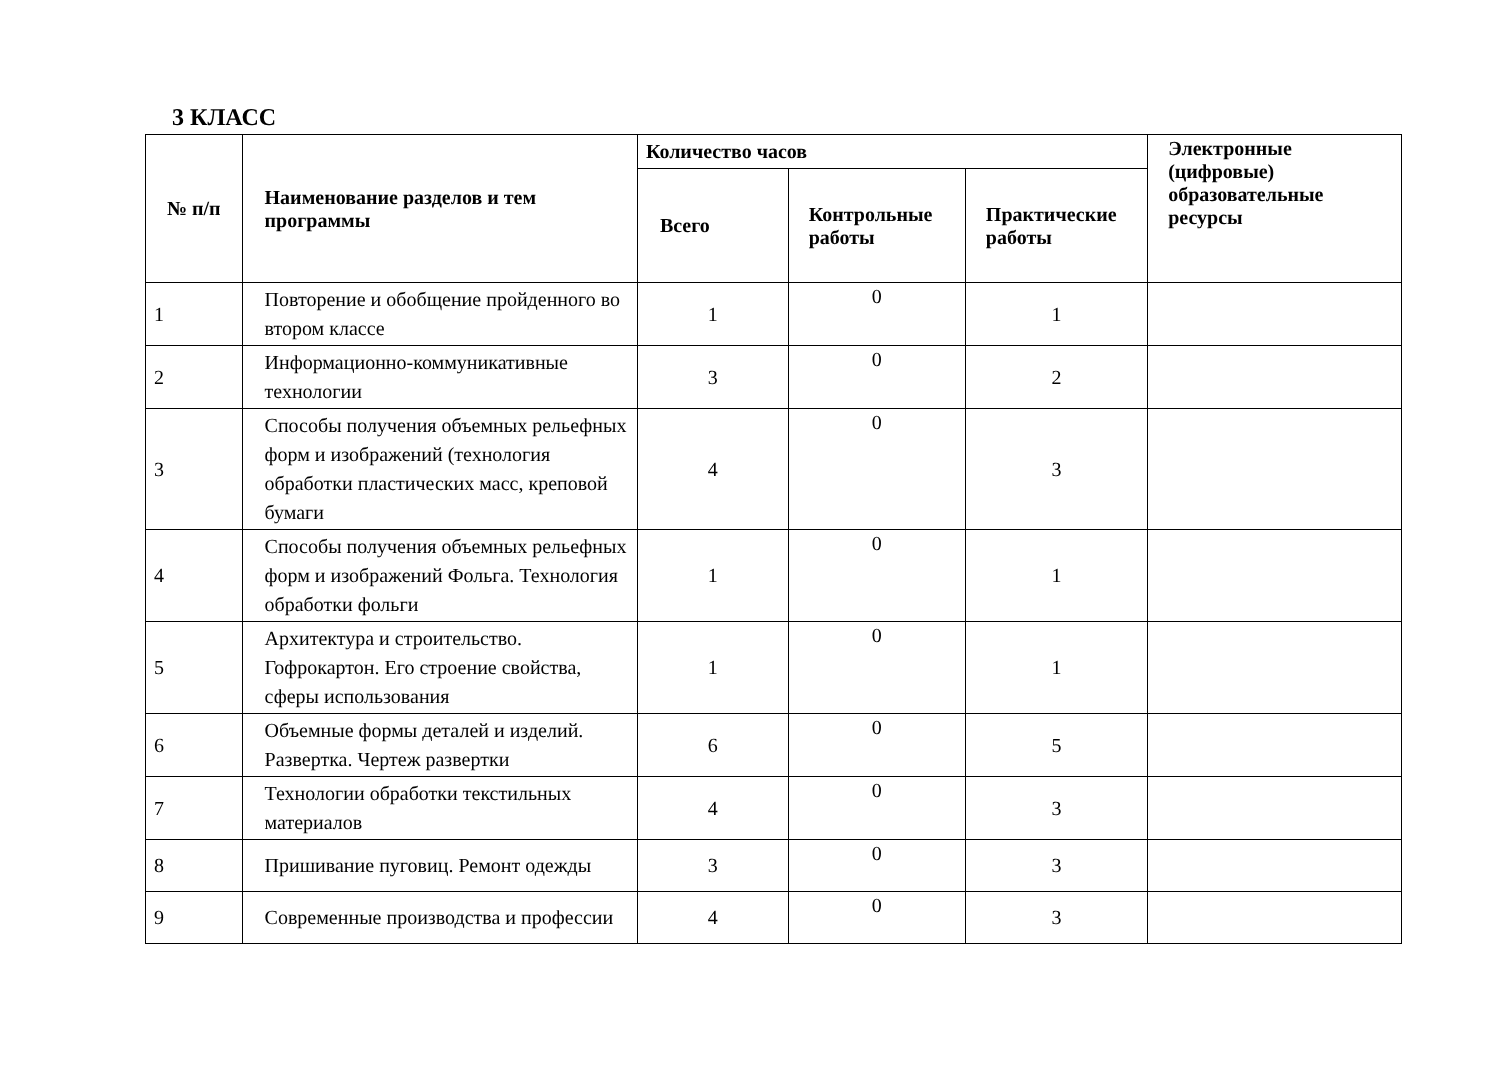3 КЛАСС
| № п/п | Наименование разделов и тем программы | Количество часов | | | Электронные (цифровые) образовательные ресурсы |
| --- | --- | --- | --- | --- | --- |
| | | Всего | Контрольные работы | Практические работы | |
| 1 | Повторение и обобщение пройденного во втором классе | 1 | 0 | 1 | |
| 2 | Информационно-коммуникативные технологии | 3 | 0 | 2 | |
| 3 | Способы получения объемных рельефных форм и изображений (технология обработки пластических масс, креповой бумаги | 4 | 0 | 3 | |
| 4 | Способы получения объемных рельефных форм и изображений Фольга. Технология обработки фольги | 1 | 0 | 1 | |
| 5 | Архитектура и строительство. Гофрокартон. Его строение свойства, сферы использования | 1 | 0 | 1 | |
| 6 | Объемные формы деталей и изделий. Развертка. Чертеж развертки | 6 | 0 | 5 | |
| 7 | Технологии обработки текстильных материалов | 4 | 0 | 3 | |
| 8 | Пришивание пуговиц. Ремонт одежды | 3 | 0 | 3 | |
| 9 | Современные производства и профессии | 4 | 0 | 3 | |